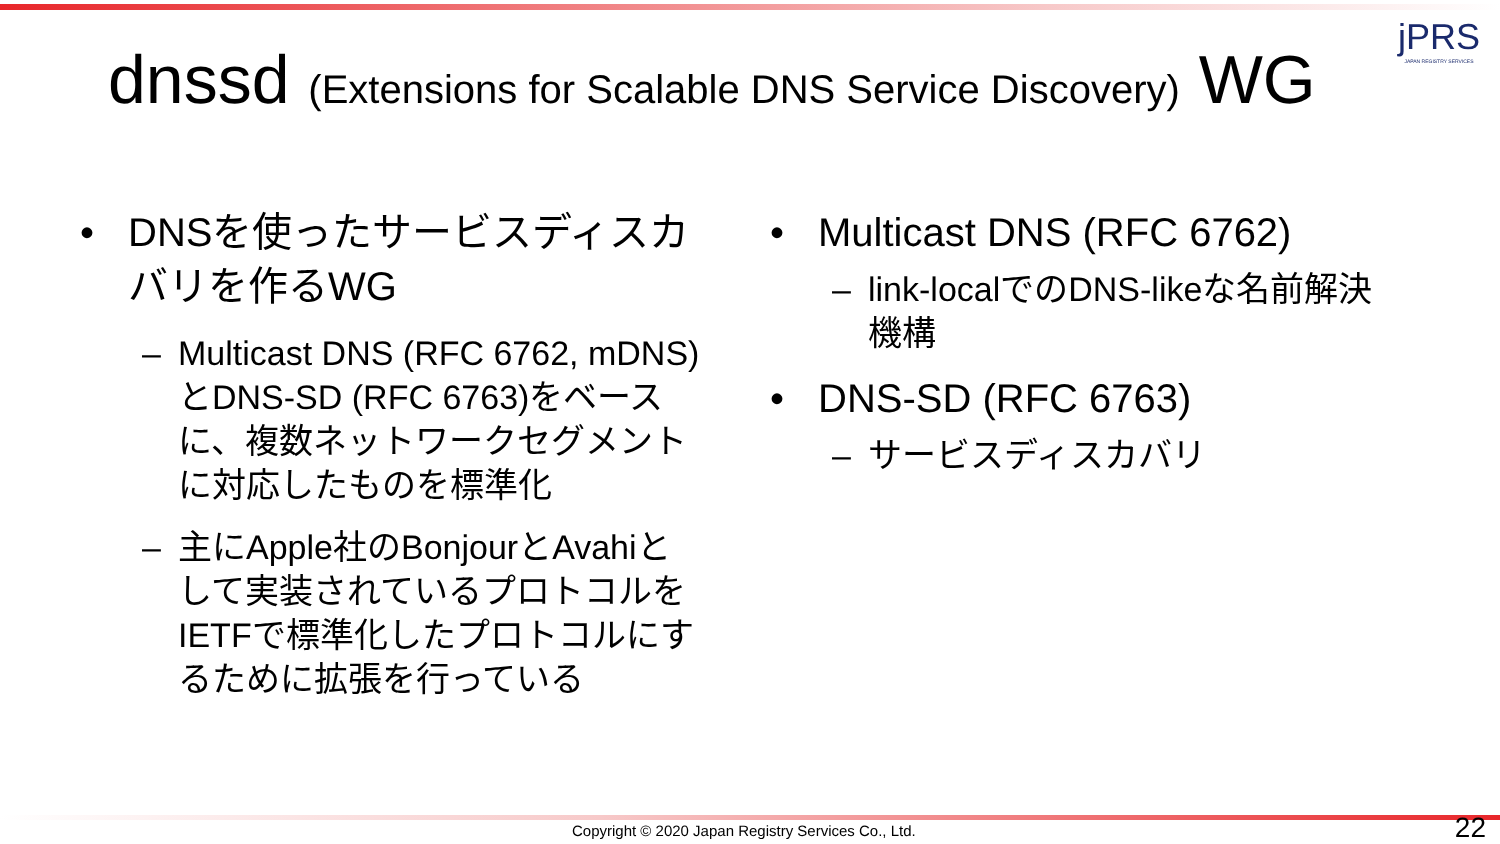jPRS
JAPAN REGISTRY SERVICES
dnssd (Extensions for Scalable DNS Service Discovery) WG
• DNSを使ったサービスディスカバリを作るWG
– Multicast DNS (RFC 6762, mDNS)とDNS-SD (RFC 6763)をベースに、複数ネットワークセグメントに対応したものを標準化
– 主にApple社のBonjourとAvahiとして実装されているプロトコルをIETFで標準化したプロトコルにするために拡張を行っている
• Multicast DNS (RFC 6762)
– link-localでのDNS-likeな名前解決機構
• DNS-SD (RFC 6763)
– サービスディスカバリ
Copyright © 2020 Japan Registry Services Co., Ltd.
22